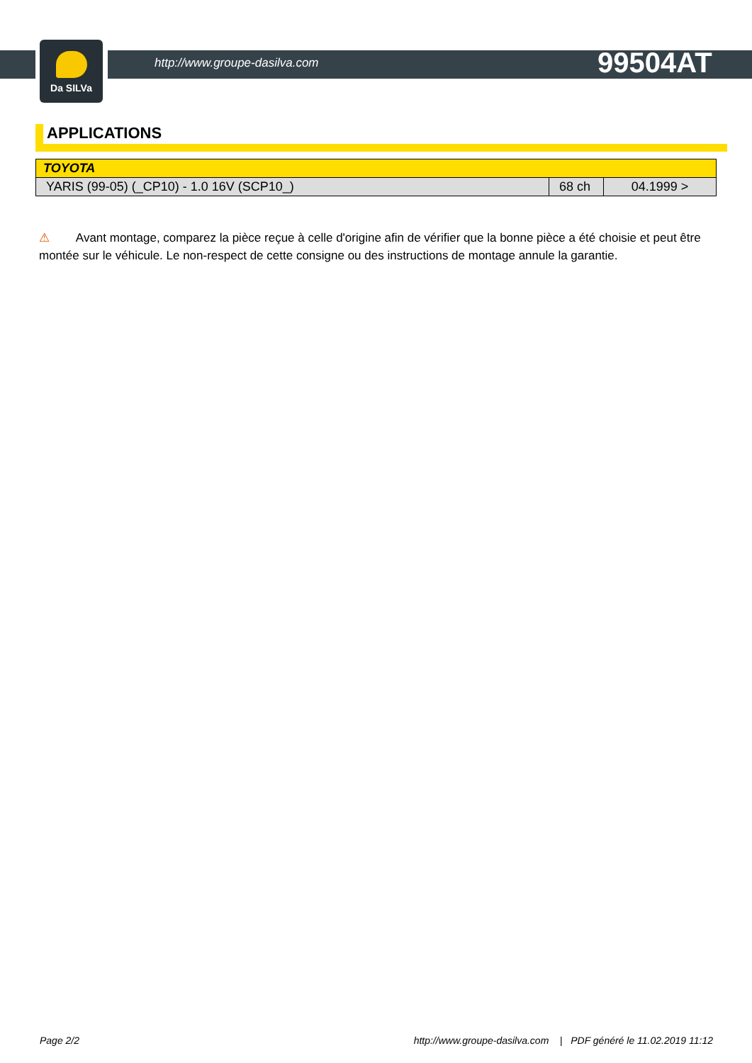Da SILVa
http://www.groupe-dasilva.com
99504AT
APPLICATIONS
| TOYOTA | | |
| --- | --- | --- |
| YARIS (99-05) (_CP10) - 1.0 16V (SCP10_) | 68 ch | 04.1999 > |
⚠ Avant montage, comparez la pièce reçue à celle d'origine afin de vérifier que la bonne pièce a été choisie et peut être montée sur le véhicule. Le non-respect de cette consigne ou des instructions de montage annule la garantie.
Page 2/2 http://www.groupe-dasilva.com | PDF généré le 11.02.2019 11:12